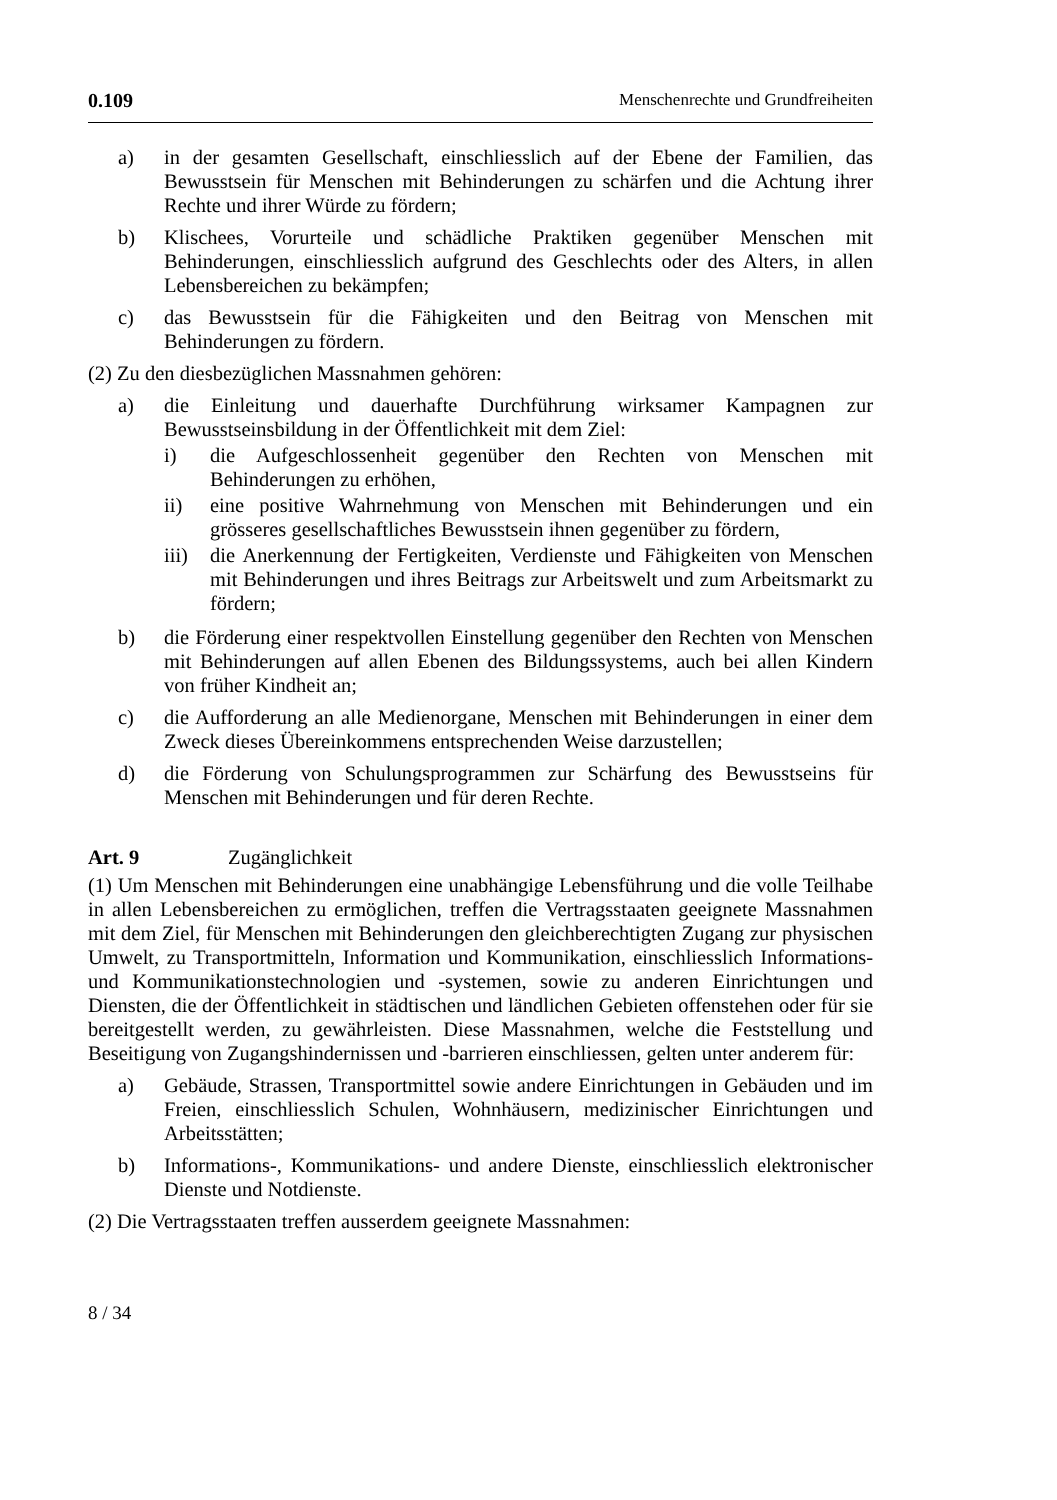0.109 Menschenrechte und Grundfreiheiten
a) in der gesamten Gesellschaft, einschliesslich auf der Ebene der Familien, das Bewusstsein für Menschen mit Behinderungen zu schärfen und die Achtung ihrer Rechte und ihrer Würde zu fördern;
b) Klischees, Vorurteile und schädliche Praktiken gegenüber Menschen mit Behinderungen, einschliesslich aufgrund des Geschlechts oder des Alters, in allen Lebensbereichen zu bekämpfen;
c) das Bewusstsein für die Fähigkeiten und den Beitrag von Menschen mit Behinderungen zu fördern.
(2) Zu den diesbezüglichen Massnahmen gehören:
a) die Einleitung und dauerhafte Durchführung wirksamer Kampagnen zur Bewusstseinsbildung in der Öffentlichkeit mit dem Ziel:
i) die Aufgeschlossenheit gegenüber den Rechten von Menschen mit Behinderungen zu erhöhen,
ii) eine positive Wahrnehmung von Menschen mit Behinderungen und ein grösseres gesellschaftliches Bewusstsein ihnen gegenüber zu fördern,
iii)
die Anerkennung der Fertigkeiten, Verdienste und Fähigkeiten von Menschen mit Behinderungen und ihres Beitrags zur Arbeitswelt und zum Arbeitsmarkt zu fördern;
b) die Förderung einer respektvollen Einstellung gegenüber den Rechten von Menschen mit Behinderungen auf allen Ebenen des Bildungssystems, auch bei allen Kindern von früher Kindheit an;
c) die Aufforderung an alle Medienorgane, Menschen mit Behinderungen in einer dem Zweck dieses Übereinkommens entsprechenden Weise darzustellen;
d) die Förderung von Schulungsprogrammen zur Schärfung des Bewusstseins für Menschen mit Behinderungen und für deren Rechte.
Art. 9 Zugänglichkeit
(1) Um Menschen mit Behinderungen eine unabhängige Lebensführung und die volle Teilhabe in allen Lebensbereichen zu ermöglichen, treffen die Vertragsstaaten geeignete Massnahmen mit dem Ziel, für Menschen mit Behinderungen den gleichberechtigten Zugang zur physischen Umwelt, zu Transportmitteln, Information und Kommunikation, einschliesslich Informations- und Kommunikationstechnologien und -systemen, sowie zu anderen Einrichtungen und Diensten, die der Öffentlichkeit in städtischen und ländlichen Gebieten offenstehen oder für sie bereitgestellt werden, zu gewährleisten. Diese Massnahmen, welche die Feststellung und Beseitigung von Zugangshindernissen und -barrieren einschliessen, gelten unter anderem für:
a) Gebäude, Strassen, Transportmittel sowie andere Einrichtungen in Gebäuden und im Freien, einschliesslich Schulen, Wohnhäusern, medizinischer Einrichtungen und Arbeitsstätten;
b) Informations-, Kommunikations- und andere Dienste, einschliesslich elektronischer Dienste und Notdienste.
(2) Die Vertragsstaaten treffen ausserdem geeignete Massnahmen:
8 / 34